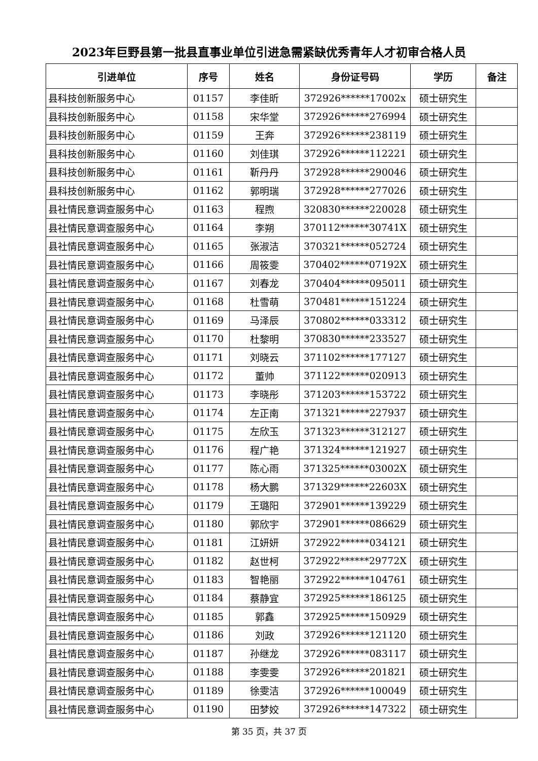2023年巨野县第一批县直事业单位引进急需紧缺优秀青年人才初审合格人员
| 引进单位 | 序号 | 姓名 | 身份证号码 | 学历 | 备注 |
| --- | --- | --- | --- | --- | --- |
| 县科技创新服务中心 | 01157 | 李佳昕 | 372926******17002x | 硕士研究生 | |
| 县科技创新服务中心 | 01158 | 宋华堂 | 372926******276994 | 硕士研究生 | |
| 县科技创新服务中心 | 01159 | 王奔 | 372926******238119 | 硕士研究生 | |
| 县科技创新服务中心 | 01160 | 刘佳琪 | 372926******112221 | 硕士研究生 | |
| 县科技创新服务中心 | 01161 | 靳丹丹 | 372928******290046 | 硕士研究生 | |
| 县科技创新服务中心 | 01162 | 郭明瑞 | 372928******277026 | 硕士研究生 | |
| 县社情民意调查服务中心 | 01163 | 程煦 | 320830******220028 | 硕士研究生 | |
| 县社情民意调查服务中心 | 01164 | 李朔 | 370112******30741X | 硕士研究生 | |
| 县社情民意调查服务中心 | 01165 | 张淑洁 | 370321******052724 | 硕士研究生 | |
| 县社情民意调查服务中心 | 01166 | 周筱雯 | 370402******07192X | 硕士研究生 | |
| 县社情民意调查服务中心 | 01167 | 刘春龙 | 370404******095011 | 硕士研究生 | |
| 县社情民意调查服务中心 | 01168 | 杜雪萌 | 370481******151224 | 硕士研究生 | |
| 县社情民意调查服务中心 | 01169 | 马泽辰 | 370802******033312 | 硕士研究生 | |
| 县社情民意调查服务中心 | 01170 | 杜黎明 | 370830******233527 | 硕士研究生 | |
| 县社情民意调查服务中心 | 01171 | 刘晓云 | 371102******177127 | 硕士研究生 | |
| 县社情民意调查服务中心 | 01172 | 董帅 | 371122******020913 | 硕士研究生 | |
| 县社情民意调查服务中心 | 01173 | 李晓彤 | 371203******153722 | 硕士研究生 | |
| 县社情民意调查服务中心 | 01174 | 左正南 | 371321******227937 | 硕士研究生 | |
| 县社情民意调查服务中心 | 01175 | 左欣玉 | 371323******312127 | 硕士研究生 | |
| 县社情民意调查服务中心 | 01176 | 程广艳 | 371324******121927 | 硕士研究生 | |
| 县社情民意调查服务中心 | 01177 | 陈心雨 | 371325******03002X | 硕士研究生 | |
| 县社情民意调查服务中心 | 01178 | 杨大鹏 | 371329******22603X | 硕士研究生 | |
| 县社情民意调查服务中心 | 01179 | 王璐阳 | 372901******139229 | 硕士研究生 | |
| 县社情民意调查服务中心 | 01180 | 郭欣宇 | 372901******086629 | 硕士研究生 | |
| 县社情民意调查服务中心 | 01181 | 江妍妍 | 372922******034121 | 硕士研究生 | |
| 县社情民意调查服务中心 | 01182 | 赵世柯 | 372922******29772X | 硕士研究生 | |
| 县社情民意调查服务中心 | 01183 | 智艳丽 | 372922******104761 | 硕士研究生 | |
| 县社情民意调查服务中心 | 01184 | 蔡静宜 | 372925******186125 | 硕士研究生 | |
| 县社情民意调查服务中心 | 01185 | 郭鑫 | 372925******150929 | 硕士研究生 | |
| 县社情民意调查服务中心 | 01186 | 刘政 | 372926******121120 | 硕士研究生 | |
| 县社情民意调查服务中心 | 01187 | 孙继龙 | 372926******083117 | 硕士研究生 | |
| 县社情民意调查服务中心 | 01188 | 李雯雯 | 372926******201821 | 硕士研究生 | |
| 县社情民意调查服务中心 | 01189 | 徐雯洁 | 372926******100049 | 硕士研究生 | |
| 县社情民意调查服务中心 | 01190 | 田梦姣 | 372926******147322 | 硕士研究生 | |
第 35 页，共 37 页